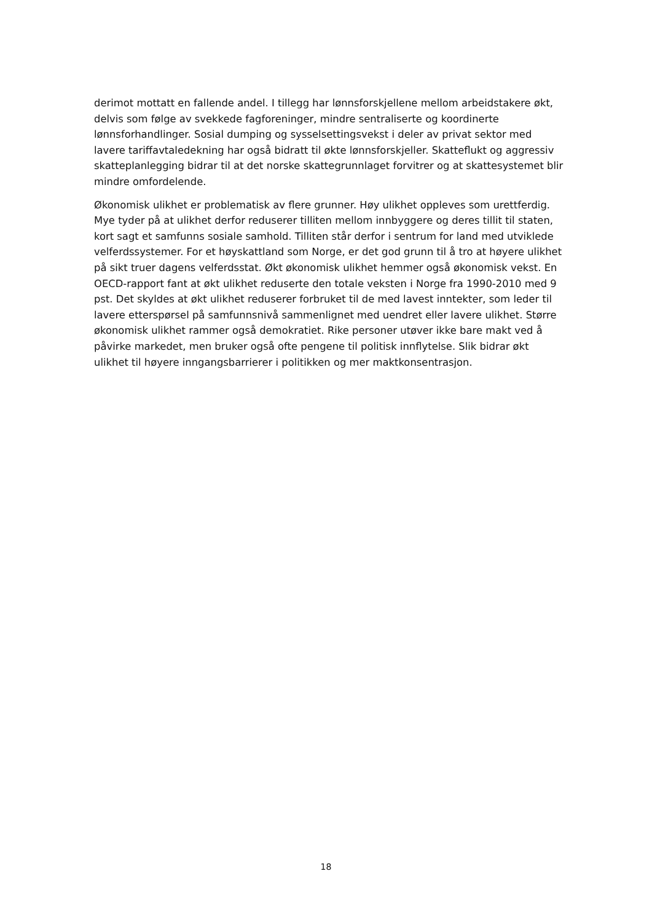derimot mottatt en fallende andel. I tillegg har lønnsforskjellene mellom arbeidstakere økt, delvis som følge av svekkede fagforeninger, mindre sentraliserte og koordinerte lønnsforhandlinger. Sosial dumping og sysselsettingsvekst i deler av privat sektor med lavere tariffavtaledekning har også bidratt til økte lønnsforskjeller. Skatteflukt og aggressiv skatteplanlegging bidrar til at det norske skattegrunnlaget forvitrer og at skattesystemet blir mindre omfordelende.
Økonomisk ulikhet er problematisk av flere grunner. Høy ulikhet oppleves som urettferdig. Mye tyder på at ulikhet derfor reduserer tilliten mellom innbyggere og deres tillit til staten, kort sagt et samfunns sosiale samhold. Tilliten står derfor i sentrum for land med utviklede velferdssystemer. For et høyskattland som Norge, er det god grunn til å tro at høyere ulikhet på sikt truer dagens velferdsstat. Økt økonomisk ulikhet hemmer også økonomisk vekst. En OECD-rapport fant at økt ulikhet reduserte den totale veksten i Norge fra 1990-2010 med 9 pst. Det skyldes at økt ulikhet reduserer forbruket til de med lavest inntekter, som leder til lavere etterspørsel på samfunnsnivå sammenlignet med uendret eller lavere ulikhet. Større økonomisk ulikhet rammer også demokratiet. Rike personer utøver ikke bare makt ved å påvirke markedet, men bruker også ofte pengene til politisk innflytelse. Slik bidrar økt ulikhet til høyere inngangsbarrierer i politikken og mer maktkonsentrasjon.
18